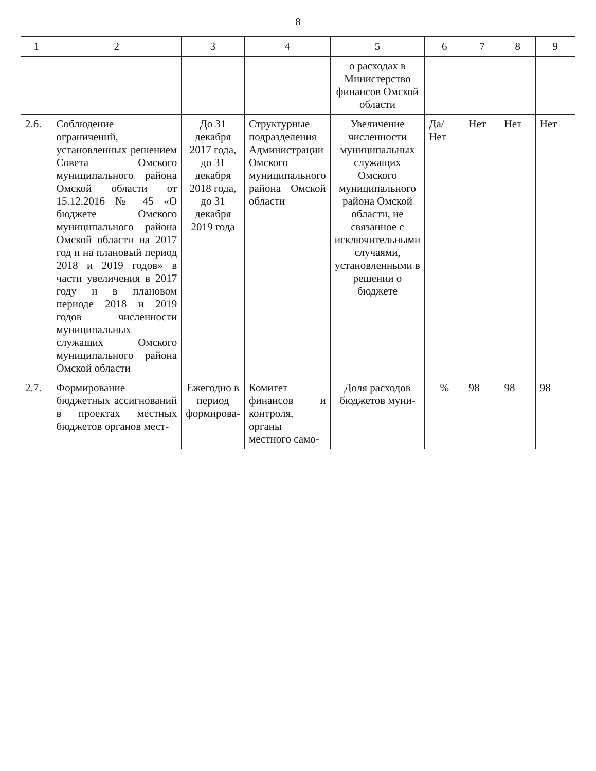8
| 1 | 2 | 3 | 4 | 5 | 6 | 7 | 8 | 9 |
| --- | --- | --- | --- | --- | --- | --- | --- | --- |
| | | | | о расходах в Министерство финансов Омской области | | | | |
| 2.6. | Соблюдение ограничений, установленных решением Совета Омского муниципального района Омской области от 15.12.2016 № 45 «О бюджете Омского муниципального района Омской области на 2017 год и на плановый период 2018 и 2019 годов» в части увеличения в 2017 году и в плановом периоде 2018 и 2019 годов численности муниципальных служащих Омского муниципального района Омской области | До 31 декабря 2017 года, до 31 декабря 2018 года, до 31 декабря 2019 года | Структурные подразделения Администрации Омского муниципального района Омской области | Увеличение численности муниципальных служащих Омского муниципального района Омской области, не связанное с исключительными случаями, установленными в решении о бюджете | Да/Нет | Нет | Нет | Нет |
| 2.7. | Формирование бюджетных ассигнований в проектах местных бюджетов органов мест- | Ежегодно в период формирова- | Комитет финансов и контроля, органы местного само- | Доля расходов бюджетов муни- | % | 98 | 98 | 98 |